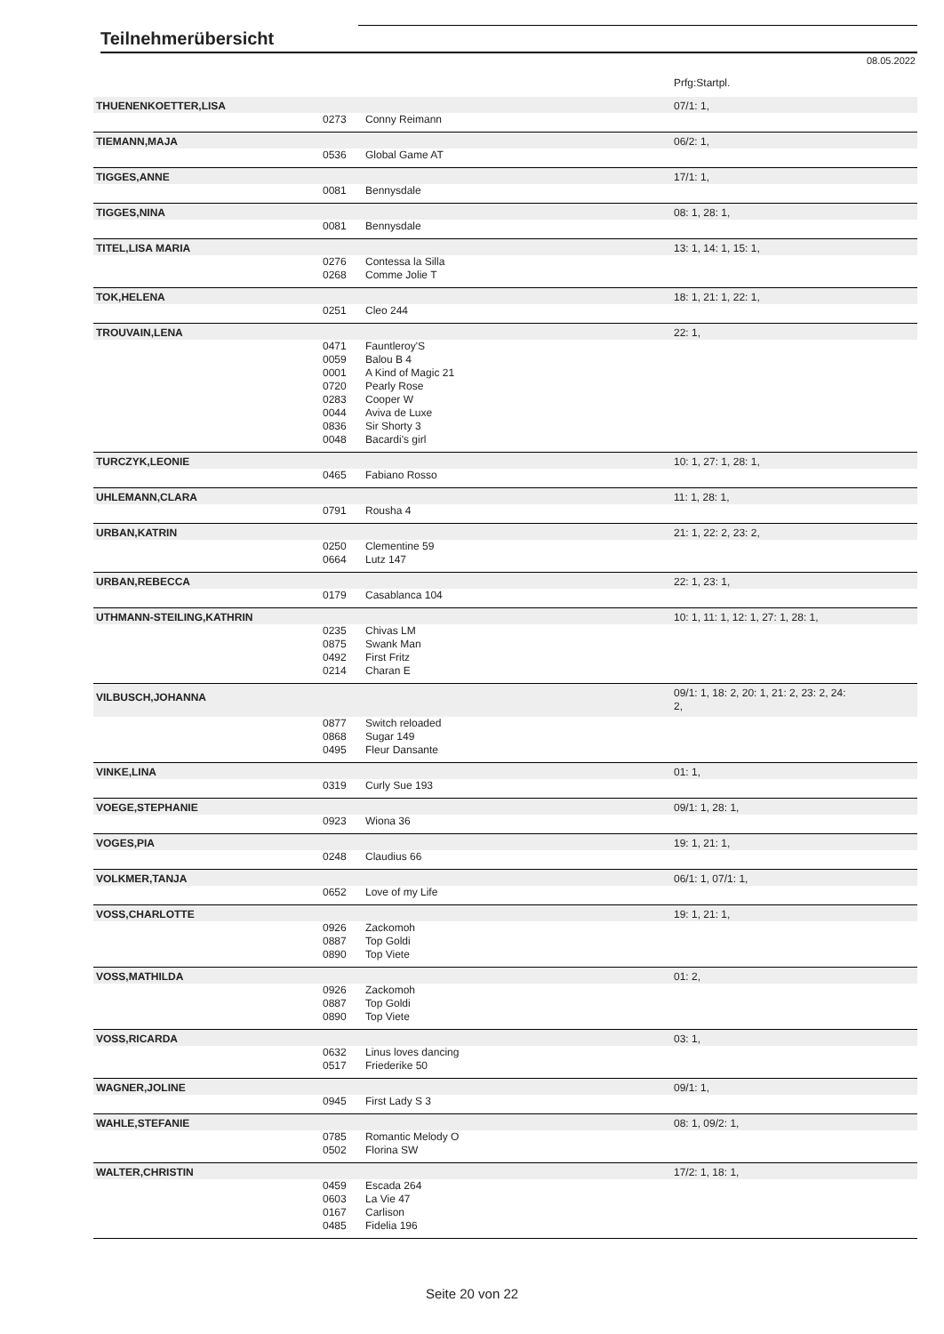Teilnehmerübersicht
08.05.2022
| | | | Prfg:Startpl. |
| THUENENKOETTER,LISA | | | 07/1: 1, |
| | 0273 | Conny Reimann | |
| TIEMANN,MAJA | | | 06/2: 1, |
| | 0536 | Global Game AT | |
| TIGGES,ANNE | | | 17/1: 1, |
| | 0081 | Bennysdale | |
| TIGGES,NINA | | | 08: 1, 28: 1, |
| | 0081 | Bennysdale | |
| TITEL,LISA MARIA | | | 13: 1, 14: 1, 15: 1, |
| | 0276 0268 | Contessa la Silla Comme Jolie T | |
| TOK,HELENA | | | 18: 1, 21: 1, 22: 1, |
| | 0251 | Cleo 244 | |
| TROUVAIN,LENA | | | 22: 1, |
| | 0471 0059 0001 0720 0283 0044 0836 0048 | Fauntleroy'S Balou B 4 A Kind of Magic 21 Pearly Rose Cooper W Aviva de Luxe Sir Shorty 3 Bacardi's girl | |
| TURCZYK,LEONIE | | | 10: 1, 27: 1, 28: 1, |
| | 0465 | Fabiano Rosso | |
| UHLEMANN,CLARA | | | 11: 1, 28: 1, |
| | 0791 | Rousha 4 | |
| URBAN,KATRIN | | | 21: 1, 22: 2, 23: 2, |
| | 0250 0664 | Clementine 59 Lutz 147 | |
| URBAN,REBECCA | | | 22: 1, 23: 1, |
| | 0179 | Casablanca 104 | |
| UTHMANN-STEILING,KATHRIN | | | 10: 1, 11: 1, 12: 1, 27: 1, 28: 1, |
| | 0235 0875 0492 0214 | Chivas LM Swank Man First Fritz Charan E | |
| VILBUSCH,JOHANNA | | | 09/1: 1, 18: 2, 20: 1, 21: 2, 23: 2, 24: 2, |
| | 0877 0868 0495 | Switch reloaded Sugar 149 Fleur Dansante | |
| VINKE,LINA | | | 01: 1, |
| | 0319 | Curly Sue 193 | |
| VOEGE,STEPHANIE | | | 09/1: 1, 28: 1, |
| | 0923 | Wiona 36 | |
| VOGES,PIA | | | 19: 1, 21: 1, |
| | 0248 | Claudius 66 | |
| VOLKMER,TANJA | | | 06/1: 1, 07/1: 1, |
| | 0652 | Love of my Life | |
| VOSS,CHARLOTTE | | | 19: 1, 21: 1, |
| | 0926 0887 0890 | Zackomoh Top Goldi Top Viete | |
| VOSS,MATHILDA | | | 01: 2, |
| | 0926 0887 0890 | Zackomoh Top Goldi Top Viete | |
| VOSS,RICARDA | | | 03: 1, |
| | 0632 0517 | Linus loves dancing Friederike 50 | |
| WAGNER,JOLINE | | | 09/1: 1, |
| | 0945 | First Lady S 3 | |
| WAHLE,STEFANIE | | | 08: 1, 09/2: 1, |
| | 0785 0502 | Romantic Melody O Florina SW | |
| WALTER,CHRISTIN | | | 17/2: 1, 18: 1, |
| | 0459 0603 0167 0485 | Escada 264 La Vie 47 Carlison Fidelia 196 | |
Seite 20 von 22